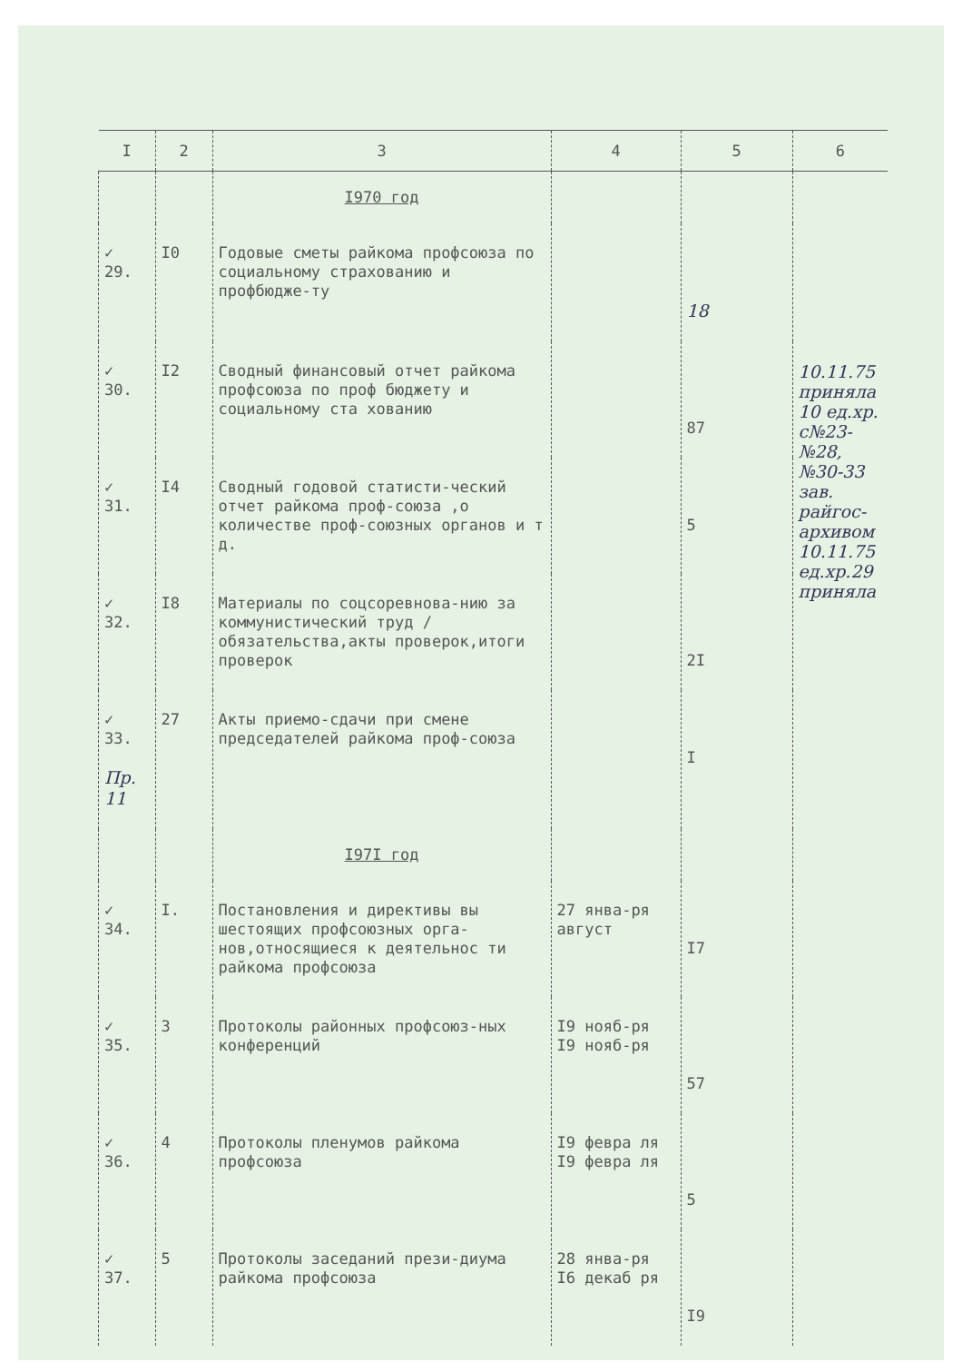| I | 2 | 3 | 4 | 5 | 6 |
| --- | --- | --- | --- | --- | --- |
| | | I970 год | | | |
| ✓ 29. | I0 | Годовые сметы райкома профсоюза по социальному страхованию и профбюдже-ту | | 18 | |
| ✓ 30. | I2 | Сводный финансовый отчет райкома профсоюза по проф бюджету и социальному ста хованию | | 87 | 10.11.75 приняла 10 ед.хр. с№23-№28, №30-33 зав. райгос-архивом 10.11.75 ед.хр.29 приняла |
| ✓ 31. | I4 | Сводный годовой статисти-ческий отчет райкома проф-союза ,о количестве проф-союзных органов и т д. | | 5 | |
| ✓ 32. | I8 | Материалы по соцсоревнова-нию за коммунистический труд /обязательства,акты проверок,итоги проверок | | 2I | |
| ✓ 33. Пр. 11 | 27 | Акты приемо-сдачи при смене председателей райкома проф-союза | | I | |
| | | I97I год | | | |
| ✓ 34. | I. | Постановления и директивы вы шестоящих профсоюзных орга-нов,относящиеся к деятельнос ти райкома профсоюза | 27 янва-ря август | I7 | |
| ✓ 35. | 3 | Протоколы районных профсоюз-ных конференций | I9 нояб-ря I9 нояб-ря | 57 | |
| ✓ 36. | 4 | Протоколы пленумов райкома профсоюза | I9 февра ля I9 февра ля | 5 | |
| ✓ 37. | 5 | Протоколы заседаний прези-диума райкома профсоюза | 28 янва-ря I6 декаб ря | I9 | |